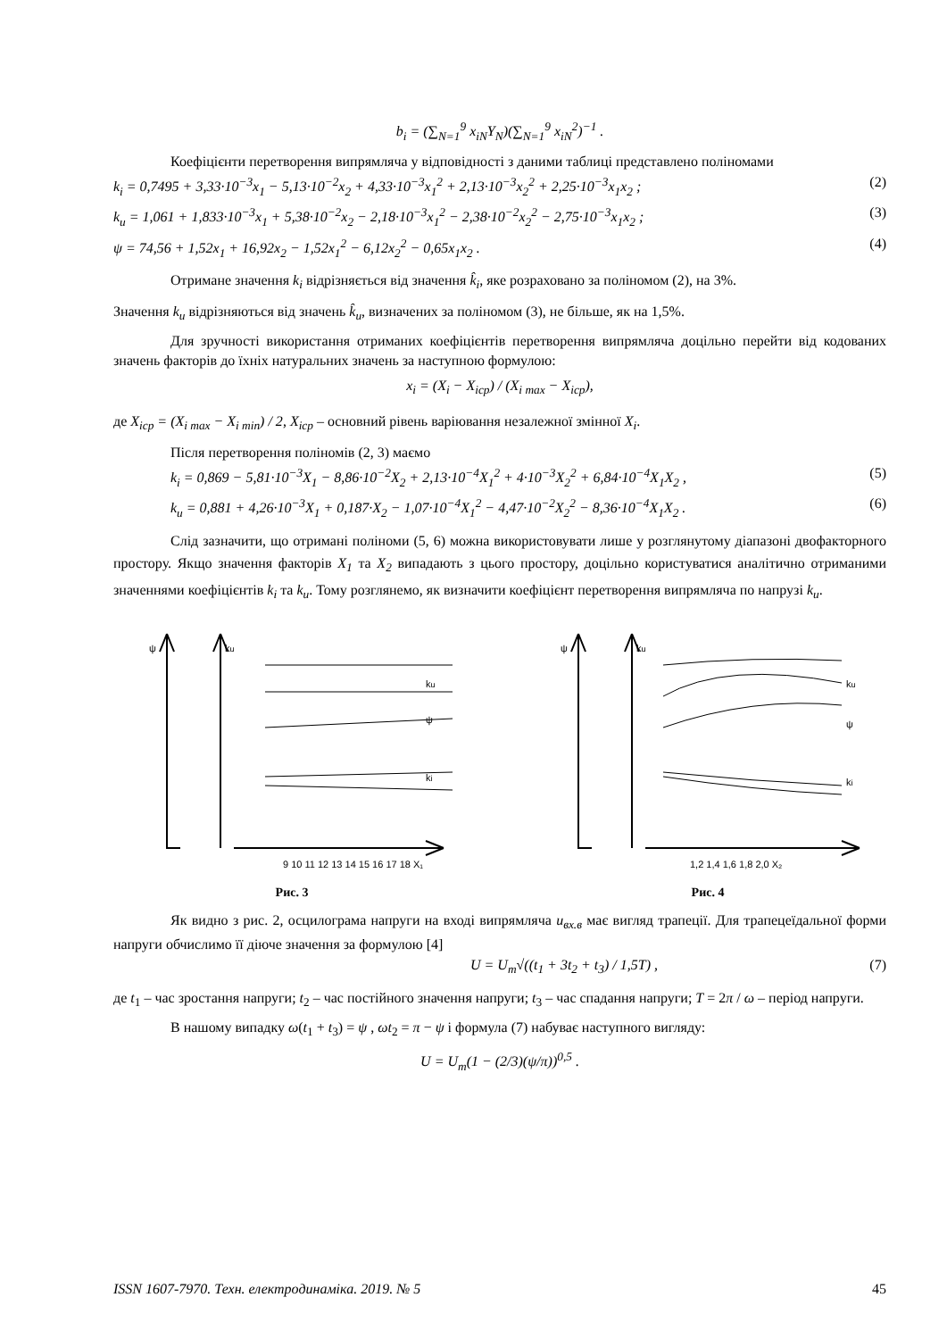b<sub>i</sub> = (∑<sub>N=1</sub><sup>9</sup> x<sub>iN</sub>Y<sub>N</sub>)(∑<sub>N=1</sub><sup>9</sup> x<sub>iN</sub><sup>2</sup>)<sup>−1</sup> .
Коефіцієнти перетворення випрямляча у відповідності з даними таблиці представлено поліномами
k<sub>i</sub> = 0,7495 + 3,33·10<sup>−3</sup>x<sub>1</sub> − 5,13·10<sup>−2</sup>x<sub>2</sub> + 4,33·10<sup>−3</sup>x<sub>1</sub><sup>2</sup> + 2,13·10<sup>−3</sup>x<sub>2</sub><sup>2</sup> + 2,25·10<sup>−3</sup>x<sub>1</sub>x<sub>2</sub> ; (2)
k<sub>u</sub> = 1,061 + 1,833·10<sup>−3</sup>x<sub>1</sub> + 5,38·10<sup>−2</sup>x<sub>2</sub> − 2,18·10<sup>−3</sup>x<sub>1</sub><sup>2</sup> − 2,38·10<sup>−2</sup>x<sub>2</sub><sup>2</sup> − 2,75·10<sup>−3</sup>x<sub>1</sub>x<sub>2</sub> ; (3)
ψ = 74,56 + 1,52x<sub>1</sub> + 16,92x<sub>2</sub> − 1,52x<sub>1</sub><sup>2</sup> − 6,12x<sub>2</sub><sup>2</sup> − 0,65x<sub>1</sub>x<sub>2</sub> . (4)
Отримане значення k<sub>i</sub> відрізняється від значення k̂<sub>i</sub>, яке розраховано за поліномом (2), на 3%.
Значення k<sub>u</sub> відрізняються від значень k̂<sub>u</sub>, визначених за поліномом (3), не більше, як на 1,5%.
Для зручності використання отриманих коефіцієнтів перетворення випрямляча доцільно перейти від кодованих значень факторів до їхніх натуральних значень за наступною формулою:
x<sub>i</sub> = (X<sub>i</sub> − X<sub>icp</sub>) / (X<sub>i max</sub> − X<sub>icp</sub>),
де X<sub>icp</sub> = (X<sub>i max</sub> − X<sub>i min</sub>) / 2, X<sub>icp</sub> – основний рівень варіювання незалежної змінної X<sub>i</sub>.
Після перетворення поліномів (2, 3) маємо
k<sub>i</sub> = 0,869 − 5,81·10<sup>−3</sup>X<sub>1</sub> − 8,86·10<sup>−2</sup>X<sub>2</sub> + 2,13·10<sup>−4</sup>X<sub>1</sub><sup>2</sup> + 4·10<sup>−3</sup>X<sub>2</sub><sup>2</sup> + 6,84·10<sup>−4</sup>X<sub>1</sub>X<sub>2</sub> , (5)
k<sub>u</sub> = 0,881 + 4,26·10<sup>−3</sup>X<sub>1</sub> + 0,187·X<sub>2</sub> − 1,07·10<sup>−4</sup>X<sub>1</sub><sup>2</sup> − 4,47·10<sup>−2</sup>X<sub>2</sub><sup>2</sup> − 8,36·10<sup>−4</sup>X<sub>1</sub>X<sub>2</sub> . (6)
Слід зазначити, що отримані поліноми (5, 6) можна використовувати лише у розглянутому діапазоні двофакторного простору. Якщо значення факторів X<sub>1</sub> та X<sub>2</sub> випадають з цього простору, доцільно користуватися аналітично отриманими значеннями коефіцієнтів k<sub>i</sub> та k<sub>u</sub>. Тому розглянемо, як визначити коефіцієнт перетворення випрямляча по напрузі k<sub>u</sub>.
ψ
ku
ku
ψ
ki
9 10 11 12 13 14 15 16 17 18 X₁
Рис. 3
ψ
ku
ku
ψ
ki
1,2 1,4 1,6 1,8 2,0 X₂
Рис. 4
Як видно з рис. 2, осцилограма напруги на вході випрямляча u<sub>вх.в</sub> має вигляд трапеції. Для трапецеїдальної форми напруги обчислимо її діюче значення за формулою [4]
U = U<sub>m</sub>√((t<sub>1</sub> + 3t<sub>2</sub> + t<sub>3</sub>) / 1,5T) , (7)
де t<sub>1</sub> – час зростання напруги; t<sub>2</sub> – час постійного значення напруги; t<sub>3</sub> – час спадання напруги; T = 2π / ω – період напруги.
В нашому випадку ω(t<sub>1</sub> + t<sub>3</sub>) = ψ , ωt<sub>2</sub> = π − ψ і формула (7) набуває наступного вигляду:
U = U<sub>m</sub>(1 − (2/3)(ψ/π))<sup>0,5</sup> .
ISSN 1607-7970. Техн. електродинаміка. 2019. № 5 45